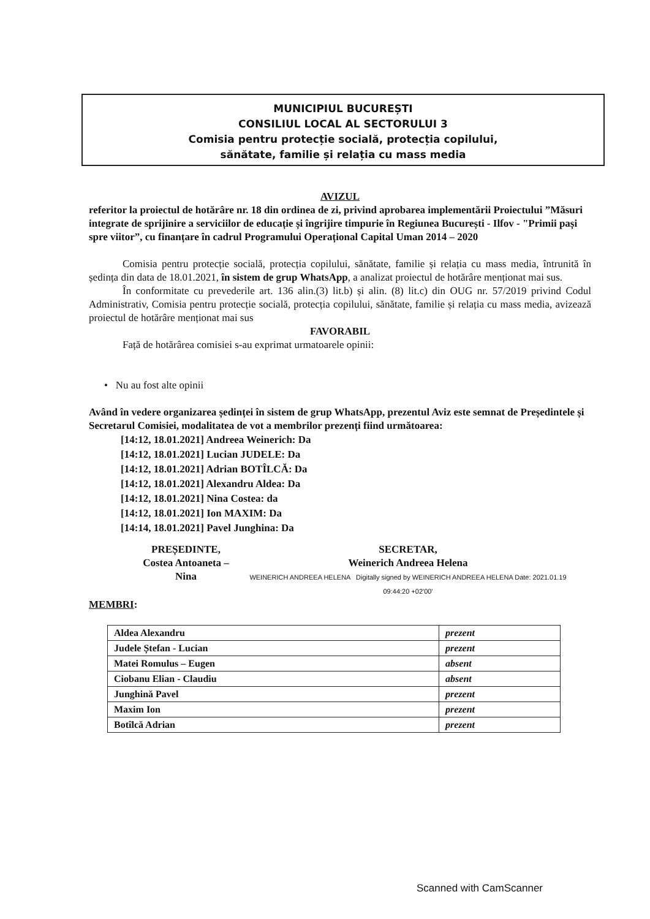MUNICIPIUL BUCUREȘTI
CONSILIUL LOCAL AL SECTORULUI 3
Comisia pentru protecție socială, protecția copilului,
sănătate, familie și relația cu mass media
AVIZUL
referitor la proiectul de hotărâre nr. 18 din ordinea de zi, privind aprobarea implementării Proiectului ”Măsuri integrate de sprijinire a serviciilor de educație și îngrijire timpurie în Regiunea București - Ilfov - "Primii pași spre viitor”, cu finanțare în cadrul Programului Operațional Capital Uman 2014 – 2020
Comisia pentru protecție socială, protecția copilului, sănătate, familie și relația cu mass media, întrunită în ședința din data de 18.01.2021, în sistem de grup WhatsApp, a analizat proiectul de hotărâre menționat mai sus.
În conformitate cu prevederile art. 136 alin.(3) lit.b) și alin. (8) lit.c) din OUG nr. 57/2019 privind Codul Administrativ, Comisia pentru protecție socială, protecția copilului, sănătate, familie și relația cu mass media, avizează proiectul de hotărâre menționat mai sus
FAVORABIL
Față de hotărârea comisiei s-au exprimat urmatoarele opinii:
• Nu au fost alte opinii
Având în vedere organizarea ședinței în sistem de grup WhatsApp, prezentul Aviz este semnat de Președintele și Secretarul Comisiei, modalitatea de vot a membrilor prezenți fiind următoarea:
[14:12, 18.01.2021] Andreea Weinerich: Da
[14:12, 18.01.2021] Lucian JUDELE: Da
[14:12, 18.01.2021] Adrian BOTÎLCĂ: Da
[14:12, 18.01.2021] Alexandru Aldea: Da
[14:12, 18.01.2021] Nina Costea: da
[14:12, 18.01.2021] Ion MAXIM: Da
[14:14, 18.01.2021] Pavel Junghina: Da
PREȘEDINTE,
Costea Antoaneta – Nina
SECRETAR,
Weinerich Andreea Helena
WEINERICH ANDREEA HELENA Digitally signed by WEINERICH ANDREEA HELENA Date: 2021.01.19 09:44:20 +02'00'
MEMBRI:
| Aldea Alexandru | prezent |
| Judele Ștefan - Lucian | prezent |
| Matei Romulus – Eugen | absent |
| Ciobanu Elian - Claudiu | absent |
| Junghină Pavel | prezent |
| Maxim Ion | prezent |
| Botîlcă Adrian | prezent |
Scanned with CamScanner